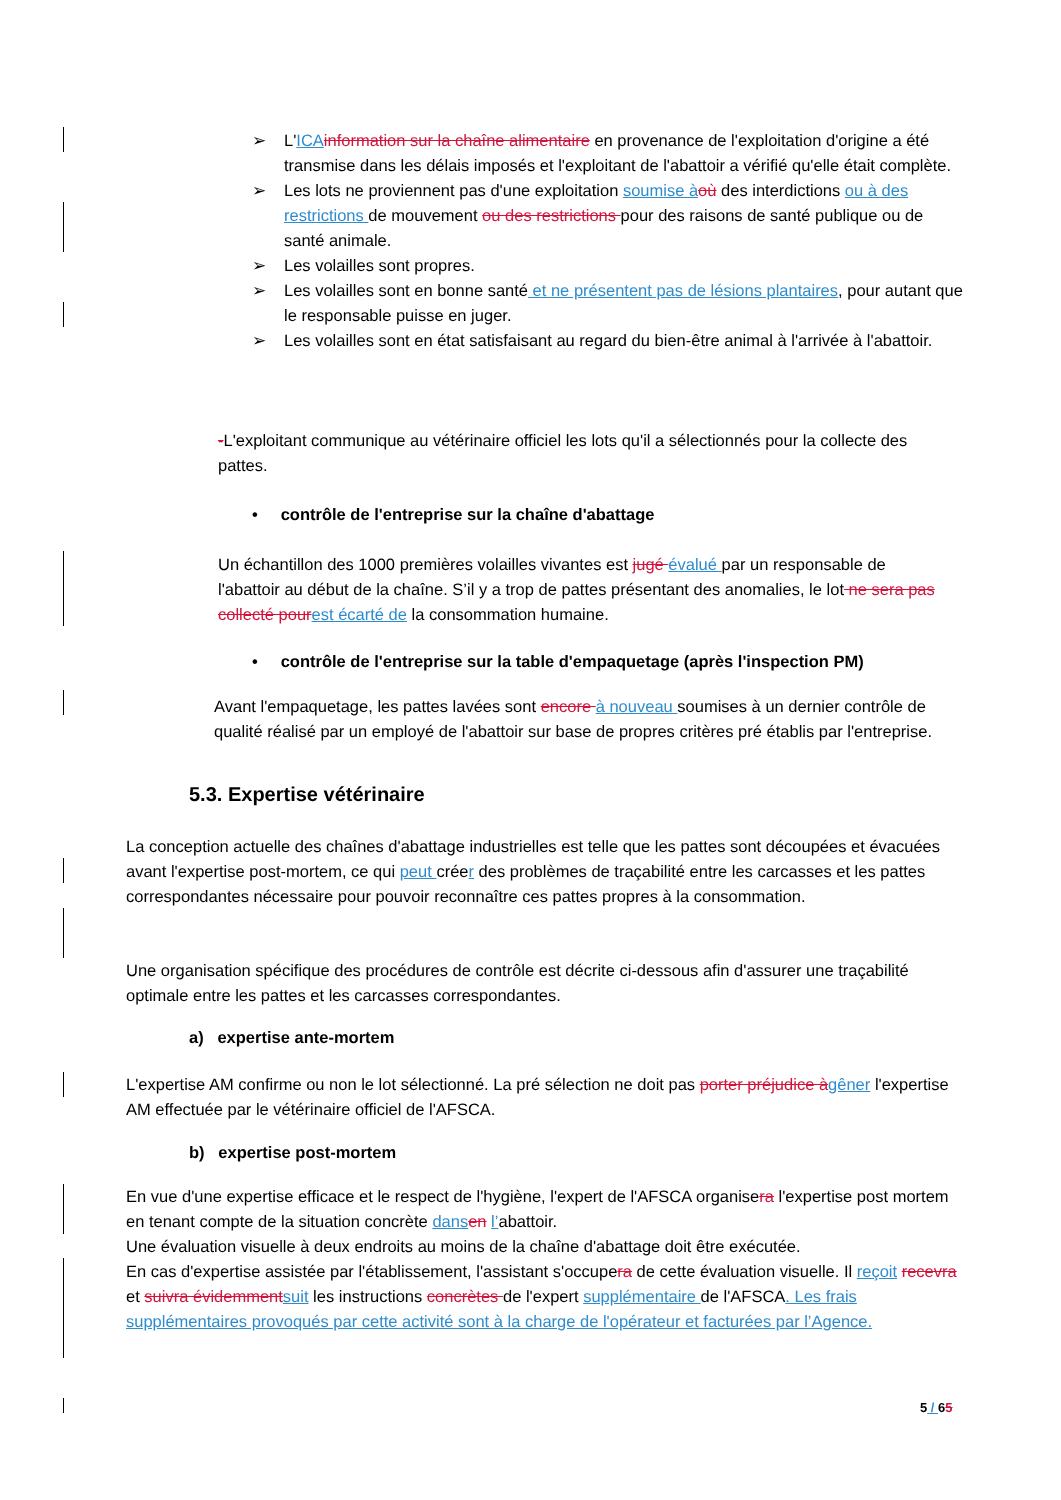➢ L'ICA information sur la chaîne alimentaire en provenance de l'exploitation d'origine a été transmise dans les délais imposés et l'exploitant de l'abattoir a vérifié qu'elle était complète.
➢ Les lots ne proviennent pas d'une exploitation soumise à où des interdictions ou à des restrictions de mouvement ou des restrictions pour des raisons de santé publique ou de santé animale.
➢ Les volailles sont propres.
➢ Les volailles sont en bonne santé et ne présentent pas de lésions plantaires, pour autant que le responsable puisse en juger.
➢ Les volailles sont en état satisfaisant au regard du bien-être animal à l'arrivée à l'abattoir.
-L'exploitant communique au vétérinaire officiel les lots qu'il a sélectionnés pour la collecte des pattes.
• contrôle de l'entreprise sur la chaîne d'abattage
Un échantillon des 1000 premières volailles vivantes est jugé évalué par un responsable de l'abattoir au début de la chaîne. S’il y a trop de pattes présentant des anomalies, le lot ne sera pas collecté pour est écarté de la consommation humaine.
• contrôle de l'entreprise sur la table d'empaquetage (après l'inspection PM)
Avant l'empaquetage, les pattes lavées sont encore à nouveau soumises à un dernier contrôle de qualité réalisé par un employé de l'abattoir sur base de propres critères pré établis par l'entreprise.
5.3. Expertise vétérinaire
La conception actuelle des chaînes d'abattage industrielles est telle que les pattes sont découpées et évacuées avant l'expertise post-mortem, ce qui peut créer des problèmes de traçabilité entre les carcasses et les pattes correspondantes nécessaire pour pouvoir reconnaître ces pattes propres à la consommation.
Une organisation spécifique des procédures de contrôle est décrite ci-dessous afin d'assurer une traçabilité optimale entre les pattes et les carcasses correspondantes.
a) expertise ante-mortem
L'expertise AM confirme ou non le lot sélectionné. La pré sélection ne doit pas porter préjudice à gêner l'expertise AM effectuée par le vétérinaire officiel de l'AFSCA.
b) expertise post-mortem
En vue d'une expertise efficace et le respect de l'hygiène, l'expert de l'AFSCA organisera l'expertise post mortem en tenant compte de la situation concrète dans en l’abattoir.
Une évaluation visuelle à deux endroits au moins de la chaîne d'abattage doit être exécutée.
En cas d'expertise assistée par l'établissement, l'assistant s'occupera de cette évaluation visuelle. Il reçoit recevra et suivra évidemment suit les instructions concrètes de l'expert supplémentaire de l'AFSCA. Les frais supplémentaires provoqués par cette activité sont à la charge de l'opérateur et facturées par l’Agence.
5 / 65